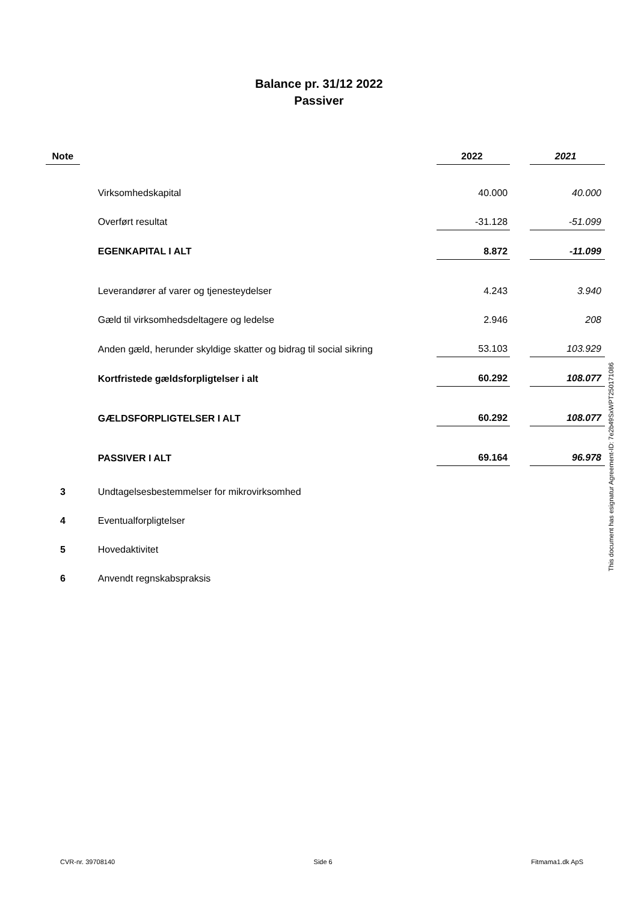Balance pr. 31/12 2022
Passiver
| Note | | 2022 | | 2021 |
| --- | --- | --- | --- | --- |
| | Virksomhedskapital | 40.000 | | 40.000 |
| | Overført resultat | -31.128 | | -51.099 |
| | EGENKAPITAL I ALT | 8.872 | | -11.099 |
| | Leverandører af varer og tjenesteydelser | 4.243 | | 3.940 |
| | Gæld til virksomhedsdeltagere og ledelse | 2.946 | | 208 |
| | Anden gæld, herunder skyldige skatter og bidrag til social sikring | 53.103 | | 103.929 |
| | Kortfristede gældsforpligtelser i alt | 60.292 | | 108.077 |
| | GÆLDSFORPLIGTELSER I ALT | 60.292 | | 108.077 |
| | PASSIVER I ALT | 69.164 | | 96.978 |
| 3 | Undtagelsesbestemmelser for mikrovirksomhed | | | |
| 4 | Eventualforpligtelser | | | |
| 5 | Hovedaktivitet | | | |
| 6 | Anvendt regnskabspraksis | | | |
This document has esignatur Agreement-ID: 7e2b49SxWPT250171086
CVR-nr. 39708140 Side 6 Fitmama1.dk ApS